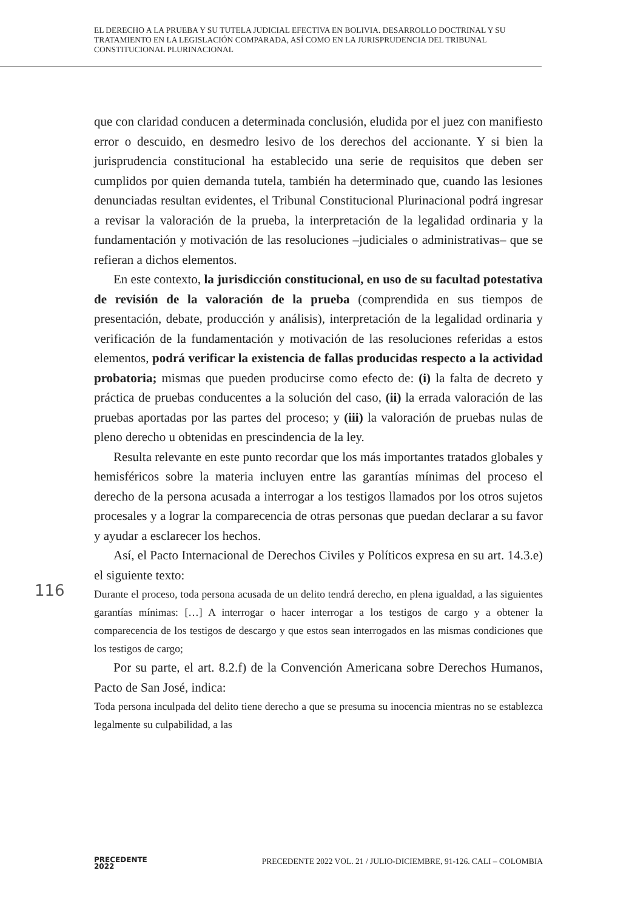EL DERECHO A LA PRUEBA Y SU TUTELA JUDICIAL EFECTIVA EN BOLIVIA. DESARROLLO DOCTRINAL Y SU TRATAMIENTO EN LA LEGISLACIÓN COMPARADA, ASÍ COMO EN LA JURISPRUDENCIA DEL TRIBUNAL CONSTITUCIONAL PLURINACIONAL
que con claridad conducen a determinada conclusión, eludida por el juez con manifiesto error o descuido, en desmedro lesivo de los derechos del accionante. Y si bien la jurisprudencia constitucional ha establecido una serie de requisitos que deben ser cumplidos por quien demanda tutela, también ha determinado que, cuando las lesiones denunciadas resultan evidentes, el Tribunal Constitucional Plurinacional podrá ingresar a revisar la valoración de la prueba, la interpretación de la legalidad ordinaria y la fundamentación y motivación de las resoluciones –judiciales o administrativas– que se refieran a dichos elementos.
En este contexto, la jurisdicción constitucional, en uso de su facultad potestativa de revisión de la valoración de la prueba (comprendida en sus tiempos de presentación, debate, producción y análisis), interpretación de la legalidad ordinaria y verificación de la fundamentación y motivación de las resoluciones referidas a estos elementos, podrá verificar la existencia de fallas producidas respecto a la actividad probatoria; mismas que pueden producirse como efecto de: (i) la falta de decreto y práctica de pruebas conducentes a la solución del caso, (ii) la errada valoración de las pruebas aportadas por las partes del proceso; y (iii) la valoración de pruebas nulas de pleno derecho u obtenidas en prescindencia de la ley.
Resulta relevante en este punto recordar que los más importantes tratados globales y hemisféricos sobre la materia incluyen entre las garantías mínimas del proceso el derecho de la persona acusada a interrogar a los testigos llamados por los otros sujetos procesales y a lograr la comparecencia de otras personas que puedan declarar a su favor y ayudar a esclarecer los hechos.
Así, el Pacto Internacional de Derechos Civiles y Políticos expresa en su art. 14.3.e) el siguiente texto:
Durante el proceso, toda persona acusada de un delito tendrá derecho, en plena igualdad, a las siguientes garantías mínimas: […] A interrogar o hacer interrogar a los testigos de cargo y a obtener la comparecencia de los testigos de descargo y que estos sean interrogados en las mismas condiciones que los testigos de cargo;
Por su parte, el art. 8.2.f) de la Convención Americana sobre Derechos Humanos, Pacto de San José, indica:
Toda persona inculpada del delito tiene derecho a que se presuma su inocencia mientras no se establezca legalmente su culpabilidad, a las
116
PRECEDENTE
2022
PRECEDENTE 2022 VOL. 21 / JULIO-DICIEMBRE, 91-126. CALI – COLOMBIA